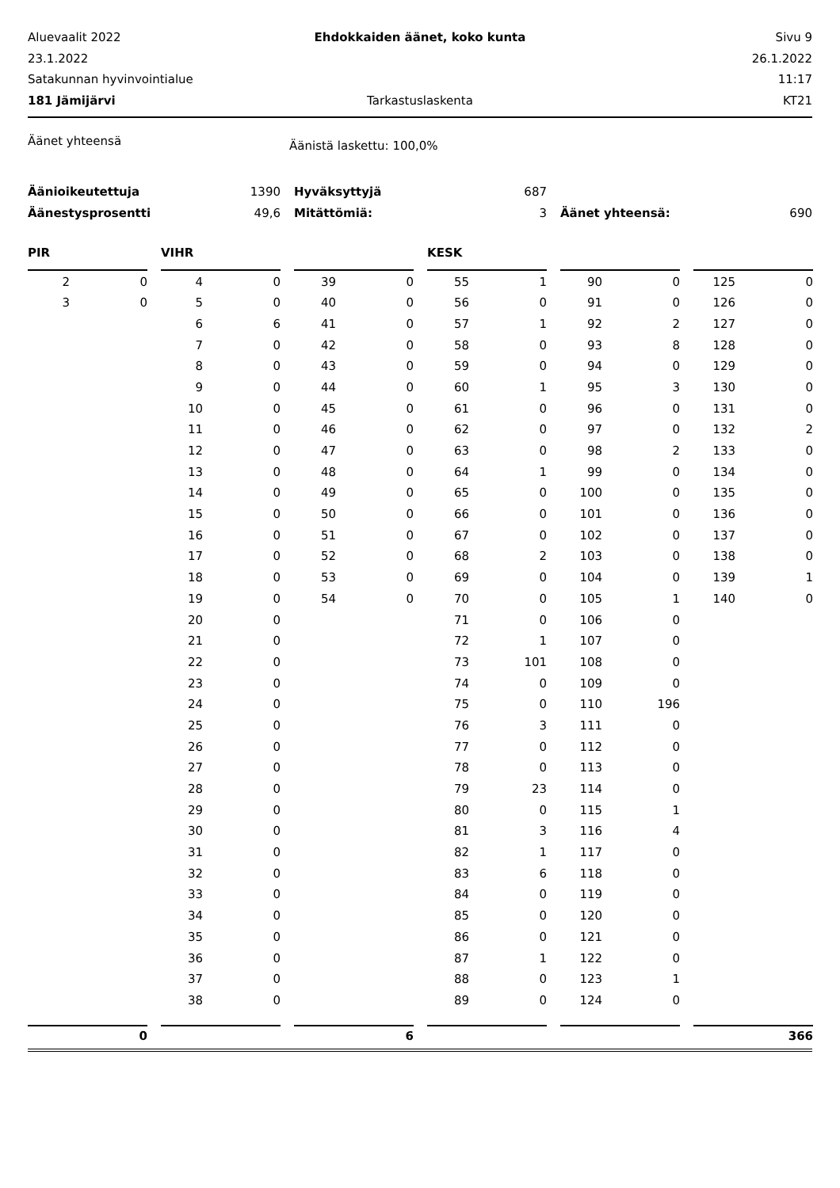Aluevaalit 2022
Ehdokkaiden äänet, koko kunta
Sivu 9
23.1.2022
26.1.2022
Satakunnan hyvinvointialue
11:17
181 Jämijärvi
Tarkastuslaskenta
KT21
Äänet yhteensä
Äänistä laskettu: 100,0%
| Äänioikeutettuja | 1390 | | Hyväksyttyjä | 687 | | | |
| Äänestysprosentti | 49,6 | | Mitättömiä: | 3 | | Äänet yhteensä: | 690 |
| PIR | | | VIHR | | | | | | KESK | | | | | | | |
| 2 | 0 | | 4 | 0 | | 39 | 0 | | 55 | 1 | | 90 | 0 | | 125 | 0 |
| 3 | 0 | | 5 | 0 | | 40 | 0 | | 56 | 0 | | 91 | 0 | | 126 | 0 |
| | | | 6 | 6 | | 41 | 0 | | 57 | 1 | | 92 | 2 | | 127 | 0 |
| | | | 7 | 0 | | 42 | 0 | | 58 | 0 | | 93 | 8 | | 128 | 0 |
| | | | 8 | 0 | | 43 | 0 | | 59 | 0 | | 94 | 0 | | 129 | 0 |
| | | | 9 | 0 | | 44 | 0 | | 60 | 1 | | 95 | 3 | | 130 | 0 |
| | | | 10 | 0 | | 45 | 0 | | 61 | 0 | | 96 | 0 | | 131 | 0 |
| | | | 11 | 0 | | 46 | 0 | | 62 | 0 | | 97 | 0 | | 132 | 2 |
| | | | 12 | 0 | | 47 | 0 | | 63 | 0 | | 98 | 2 | | 133 | 0 |
| | | | 13 | 0 | | 48 | 0 | | 64 | 1 | | 99 | 0 | | 134 | 0 |
| | | | 14 | 0 | | 49 | 0 | | 65 | 0 | | 100 | 0 | | 135 | 0 |
| | | | 15 | 0 | | 50 | 0 | | 66 | 0 | | 101 | 0 | | 136 | 0 |
| | | | 16 | 0 | | 51 | 0 | | 67 | 0 | | 102 | 0 | | 137 | 0 |
| | | | 17 | 0 | | 52 | 0 | | 68 | 2 | | 103 | 0 | | 138 | 0 |
| | | | 18 | 0 | | 53 | 0 | | 69 | 0 | | 104 | 0 | | 139 | 1 |
| | | | 19 | 0 | | 54 | 0 | | 70 | 0 | | 105 | 1 | | 140 | 0 |
| | | | 20 | 0 | | | | | 71 | 0 | | 106 | 0 | | | |
| | | | 21 | 0 | | | | | 72 | 1 | | 107 | 0 | | | |
| | | | 22 | 0 | | | | | 73 | 101 | | 108 | 0 | | | |
| | | | 23 | 0 | | | | | 74 | 0 | | 109 | 0 | | | |
| | | | 24 | 0 | | | | | 75 | 0 | | 110 | 196 | | | |
| | | | 25 | 0 | | | | | 76 | 3 | | 111 | 0 | | | |
| | | | 26 | 0 | | | | | 77 | 0 | | 112 | 0 | | | |
| | | | 27 | 0 | | | | | 78 | 0 | | 113 | 0 | | | |
| | | | 28 | 0 | | | | | 79 | 23 | | 114 | 0 | | | |
| | | | 29 | 0 | | | | | 80 | 0 | | 115 | 1 | | | |
| | | | 30 | 0 | | | | | 81 | 3 | | 116 | 4 | | | |
| | | | 31 | 0 | | | | | 82 | 1 | | 117 | 0 | | | |
| | | | 32 | 0 | | | | | 83 | 6 | | 118 | 0 | | | |
| | | | 33 | 0 | | | | | 84 | 0 | | 119 | 0 | | | |
| | | | 34 | 0 | | | | | 85 | 0 | | 120 | 0 | | | |
| | | | 35 | 0 | | | | | 86 | 0 | | 121 | 0 | | | |
| | | | 36 | 0 | | | | | 87 | 1 | | 122 | 0 | | | |
| | | | 37 | 0 | | | | | 88 | 0 | | 123 | 1 | | | |
| | | | 38 | 0 | | | | | 89 | 0 | | 124 | 0 | | | |
| | 0 | | | | | | 6 | | | | | | | | | 366 |